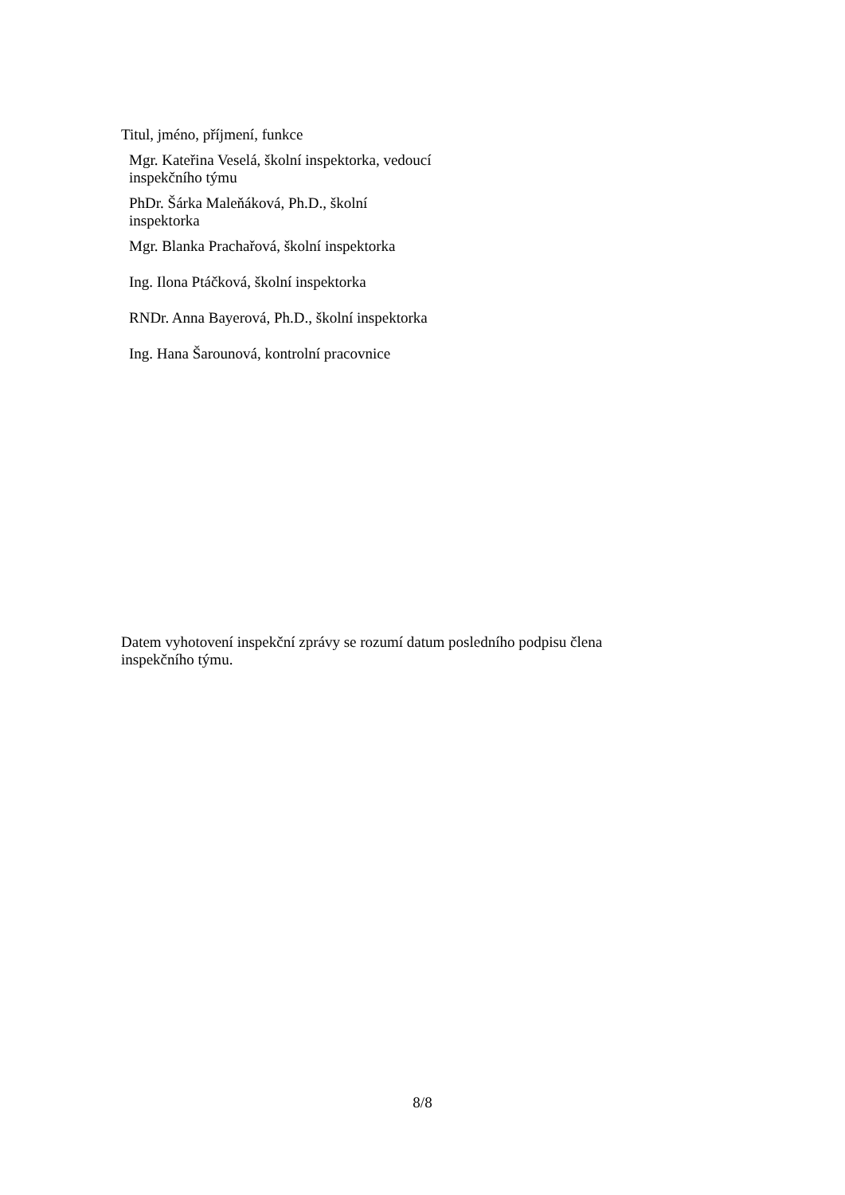| Titul, jméno, příjmení, funkce |
| --- |
| Mgr. Kateřina Veselá, školní inspektorka, vedoucí inspekčního týmu |
| PhDr. Šárka Maleňáková, Ph.D., školní inspektorka |
| Mgr. Blanka Prachařová, školní inspektorka |
| Ing. Ilona Ptáčková, školní inspektorka |
| RNDr. Anna Bayerová, Ph.D., školní inspektorka |
| Ing. Hana Šarounová, kontrolní pracovnice |
Datem vyhotovení inspekční zprávy se rozumí datum posledního podpisu člena inspekčního týmu.
8/8